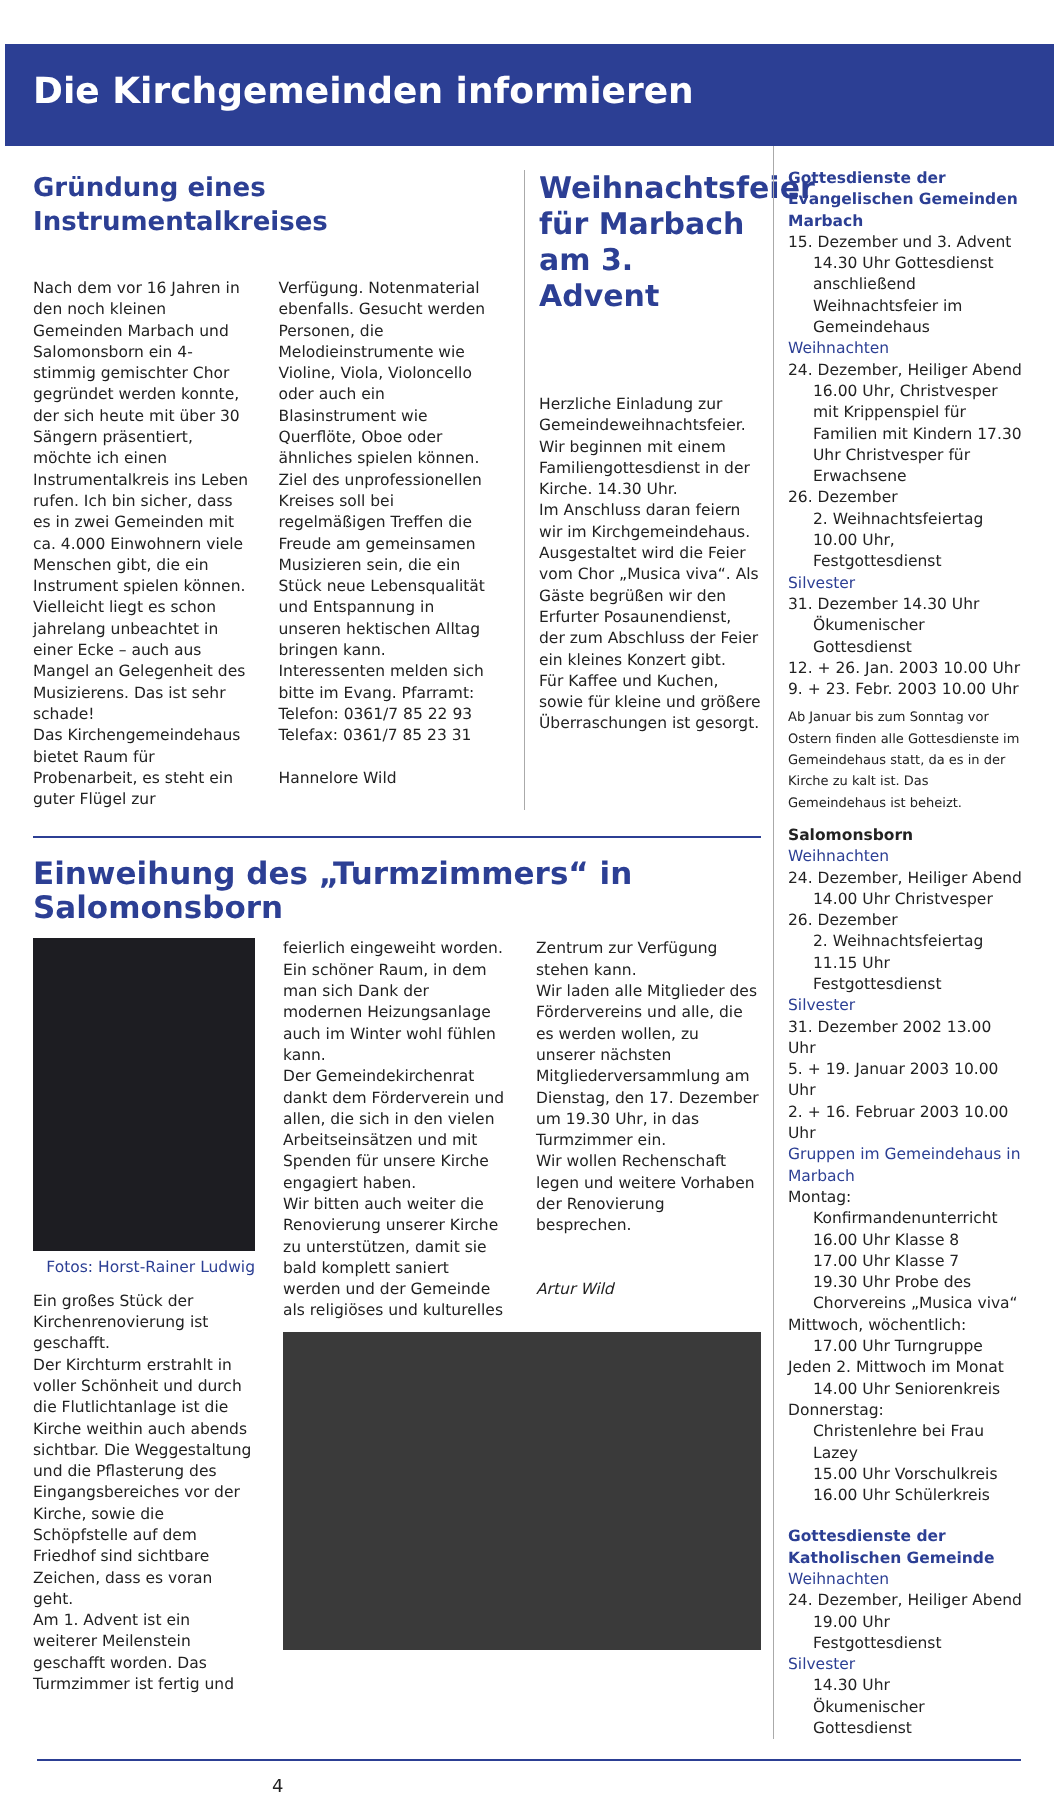Die Kirchgemeinden informieren
Gründung eines Instrumentalkreises
Nach dem vor 16 Jahren in den noch kleinen Gemeinden Marbach und Salomonsborn ein 4-stimmig gemischter Chor gegründet werden konnte, der sich heute mit über 30 Sängern präsentiert, möchte ich einen Instrumentalkreis ins Leben rufen. Ich bin sicher, dass es in zwei Gemeinden mit ca. 4.000 Einwohnern viele Menschen gibt, die ein Instrument spielen können. Vielleicht liegt es schon jahrelang unbeachtet in einer Ecke – auch aus Mangel an Gelegenheit des Musizierens. Das ist sehr schade!
Das Kirchengemeindehaus bietet Raum für Probenarbeit, es steht ein guter Flügel zur
Verfügung. Notenmaterial ebenfalls. Gesucht werden Personen, die Melodieinstrumente wie Violine, Viola, Violoncello oder auch ein Blasinstrument wie Querflöte, Oboe oder ähnliches spielen können.
Ziel des unprofessionellen Kreises soll bei regelmäßigen Treffen die Freude am gemeinsamen Musizieren sein, die ein Stück neue Lebensqualität und Entspannung in unseren hektischen Alltag bringen kann.
Interessenten melden sich bitte im Evang. Pfarramt:
Telefon: 0361/7 85 22 93
Telefax: 0361/7 85 23 31
Hannelore Wild
Weihnachtsfeier für Marbach am 3. Advent
Herzliche Einladung zur Gemeindeweihnachtsfeier.
Wir beginnen mit einem Familiengottesdienst in der Kirche. 14.30 Uhr.
Im Anschluss daran feiern wir im Kirchgemeindehaus. Ausgestaltet wird die Feier vom Chor „Musica viva“. Als Gäste begrüßen wir den Erfurter Posaunendienst, der zum Abschluss der Feier ein kleines Konzert gibt.
Für Kaffee und Kuchen, sowie für kleine und größere Überraschungen ist gesorgt.
Einweihung des „Turmzimmers“ in Salomonsborn
Fotos: Horst-Rainer Ludwig
Ein großes Stück der Kirchenrenovierung ist geschafft.
Der Kirchturm erstrahlt in voller Schönheit und durch die Flutlichtanlage ist die Kirche weithin auch abends sichtbar. Die Weggestaltung und die Pflasterung des Eingangsbereiches vor der Kirche, sowie die Schöpfstelle auf dem Friedhof sind sichtbare Zeichen, dass es voran geht.
Am 1. Advent ist ein weiterer Meilenstein geschafft worden. Das Turmzimmer ist fertig und
feierlich eingeweiht worden. Ein schöner Raum, in dem man sich Dank der modernen Heizungsanlage auch im Winter wohl fühlen kann.
Der Gemeindekirchenrat dankt dem Förderverein und allen, die sich in den vielen Arbeitseinsätzen und mit Spenden für unsere Kirche engagiert haben.
Wir bitten auch weiter die Renovierung unserer Kirche zu unterstützen, damit sie bald komplett saniert werden und der Gemeinde als religiöses und kulturelles
Zentrum zur Verfügung stehen kann.
Wir laden alle Mitglieder des Fördervereins und alle, die es werden wollen, zu unserer nächsten Mitgliederversammlung am Dienstag, den 17. Dezember um 19.30 Uhr, in das Turmzimmer ein.
Wir wollen Rechenschaft legen und weitere Vorhaben der Renovierung besprechen.
Artur Wild
Gottesdienste der Evangelischen Gemeinden
Marbach
15. Dezember und 3. Advent
14.30 Uhr Gottesdienst anschließend Weihnachtsfeier im Gemeindehaus
Weihnachten
24. Dezember, Heiliger Abend
16.00 Uhr, Christvesper mit Krippenspiel für Familien mit Kindern 17.30 Uhr Christvesper für Erwachsene
26. Dezember
2. Weihnachtsfeiertag 10.00 Uhr, Festgottesdienst
Silvester
31. Dezember 14.30 Uhr
Ökumenischer Gottesdienst
12. + 26. Jan. 2003 10.00 Uhr
9. + 23. Febr. 2003 10.00 Uhr
Ab Januar bis zum Sonntag vor Ostern finden alle Gottesdienste im Gemeindehaus statt, da es in der Kirche zu kalt ist. Das Gemeindehaus ist beheizt.
Salomonsborn
Weihnachten
24. Dezember, Heiliger Abend
14.00 Uhr Christvesper
26. Dezember
2. Weihnachtsfeiertag 11.15 Uhr Festgottesdienst
Silvester
31. Dezember 2002 13.00 Uhr
5. + 19. Januar 2003 10.00 Uhr
2. + 16. Februar 2003 10.00 Uhr
Gruppen im Gemeindehaus in Marbach
Montag:
Konfirmandenunterricht
16.00 Uhr Klasse 8
17.00 Uhr Klasse 7
19.30 Uhr Probe des Chorvereins „Musica viva“
Mittwoch, wöchentlich:
17.00 Uhr Turngruppe
Jeden 2. Mittwoch im Monat
14.00 Uhr Seniorenkreis
Donnerstag:
Christenlehre bei Frau Lazey
15.00 Uhr Vorschulkreis
16.00 Uhr Schülerkreis
Gottesdienste der Katholischen Gemeinde
Weihnachten
24. Dezember, Heiliger Abend
19.00 Uhr Festgottesdienst
Silvester
14.30 Uhr
Ökumenischer Gottesdienst
4